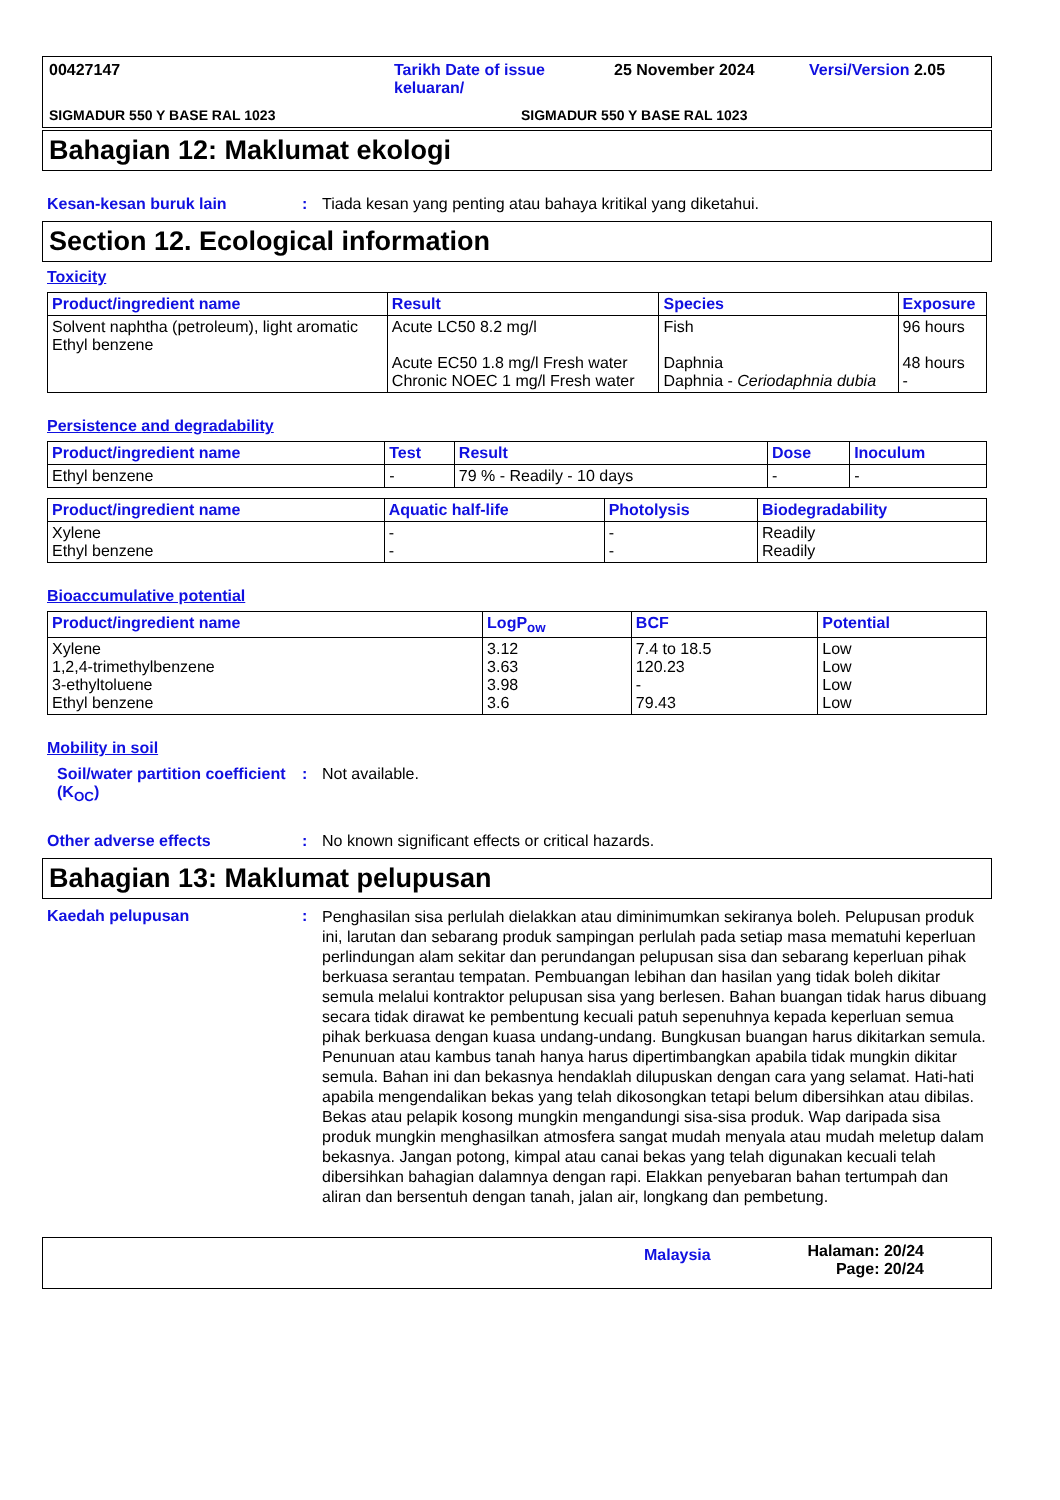00427147
Tarikh Date of issue keluaran/
25 November 2024
Versi/Version 2.05
SIGMADUR 550 Y BASE RAL 1023
SIGMADUR 550 Y BASE RAL 1023
Bahagian 12: Maklumat ekologi
Kesan-kesan buruk lain : Tiada kesan yang penting atau bahaya kritikal yang diketahui.
Section 12. Ecological information
Toxicity
| Product/ingredient name | Result | Species | Exposure |
| --- | --- | --- | --- |
| Solvent naphtha (petroleum), light aromatic Ethyl benzene | Acute LC50 8.2 mg/l Acute EC50 1.8 mg/l Fresh water Chronic NOEC 1 mg/l Fresh water | Fish Daphnia Daphnia - Ceriodaphnia dubia | 96 hours 48 hours - |
Persistence and degradability
| Product/ingredient name | Test | Result | Dose | Inoculum |
| --- | --- | --- | --- | --- |
| Ethyl benzene | - | 79 % - Readily - 10 days | - | - |
| Product/ingredient name | Aquatic half-life | Photolysis | Biodegradability |
| --- | --- | --- | --- |
| Xylene Ethyl benzene | - - | - - | Readily Readily |
Bioaccumulative potential
| Product/ingredient name | LogP<sub>ow</sub> | BCF | Potential |
| --- | --- | --- | --- |
| Xylene 1,2,4-trimethylbenzene 3-ethyltoluene Ethyl benzene | 3.12 3.63 3.98 3.6 | 7.4 to 18.5 120.23 - 79.43 | Low Low Low Low |
Mobility in soil
Soil/water partition coefficient (K<sub>OC</sub>)
: Not available.
Other adverse effects : No known significant effects or critical hazards.
Bahagian 13: Maklumat pelupusan
Kaedah pelupusan :
Penghasilan sisa perlulah dielakkan atau diminimumkan sekiranya boleh. Pelupusan produk ini, larutan dan sebarang produk sampingan perlulah pada setiap masa mematuhi keperluan perlindungan alam sekitar dan perundangan pelupusan sisa dan sebarang keperluan pihak berkuasa serantau tempatan. Pembuangan lebihan dan hasilan yang tidak boleh dikitar semula melalui kontraktor pelupusan sisa yang berlesen. Bahan buangan tidak harus dibuang secara tidak dirawat ke pembentung kecuali patuh sepenuhnya kepada keperluan semua pihak berkuasa dengan kuasa undang-undang. Bungkusan buangan harus dikitarkan semula. Penunuan atau kambus tanah hanya harus dipertimbangkan apabila tidak mungkin dikitar semula. Bahan ini dan bekasnya hendaklah dilupuskan dengan cara yang selamat. Hati-hati apabila mengendalikan bekas yang telah dikosongkan tetapi belum dibersihkan atau dibilas. Bekas atau pelapik kosong mungkin mengandungi sisa-sisa produk. Wap daripada sisa produk mungkin menghasilkan atmosfera sangat mudah menyala atau mudah meletup dalam bekasnya. Jangan potong, kimpal atau canai bekas yang telah digunakan kecuali telah dibersihkan bahagian dalamnya dengan rapi. Elakkan penyebaran bahan tertumpah dan aliran dan bersentuh dengan tanah, jalan air, longkang dan pembetung.
Malaysia
Halaman: 20/24
Page: 20/24